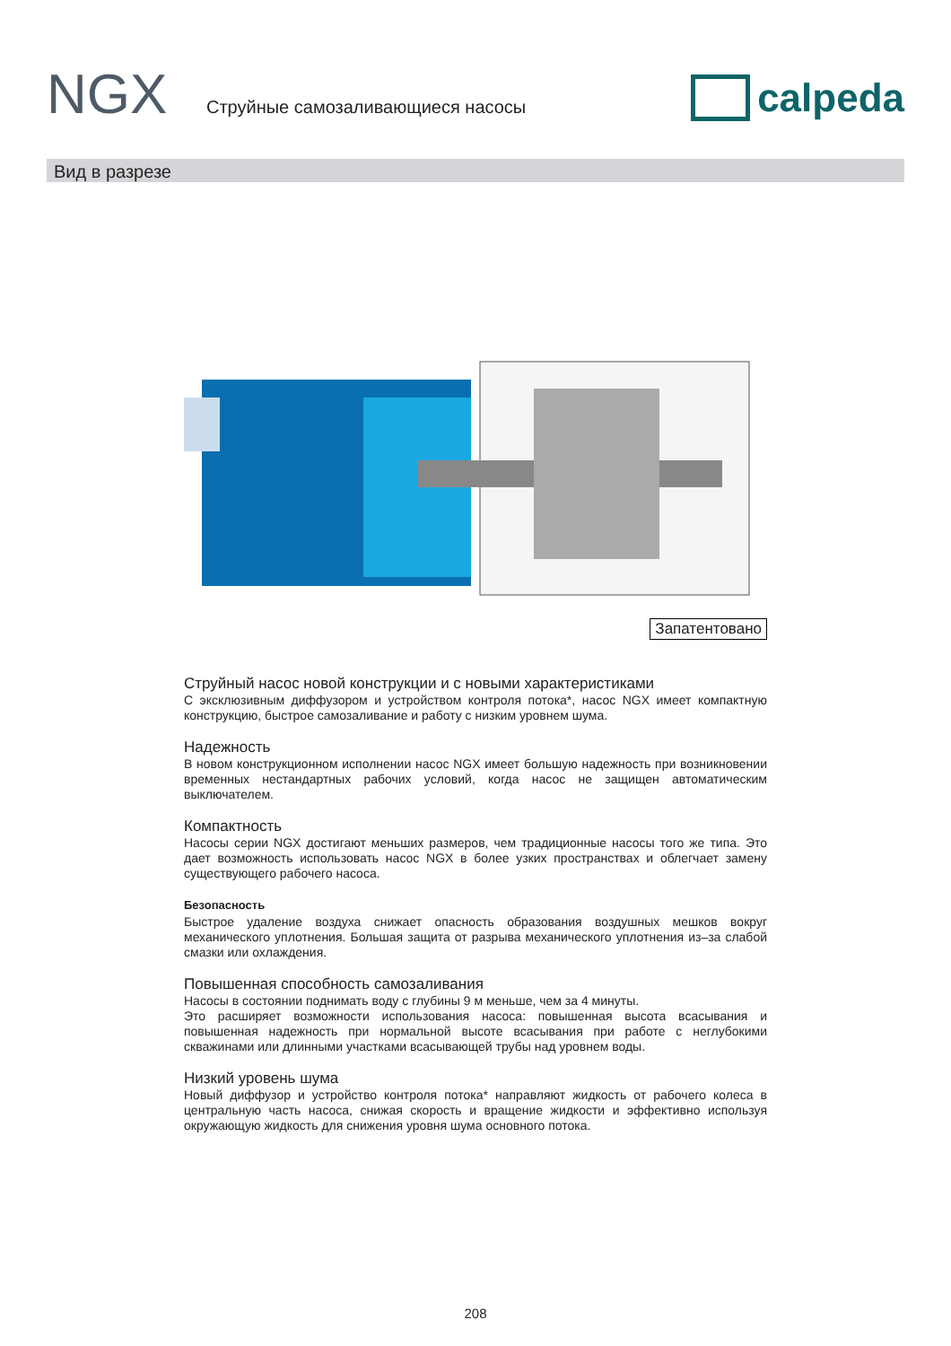NGX
Струйные самозаливающиеся насосы
calpeda
Вид в разрезе
Запатентовано
Струйный насос новой конструкции и с новыми характеристиками
С эксклюзивным диффузором и устройством контроля потока*, насос NGX имеет компактную конструкцию, быстрое самозаливание и работу с низким уровнем шума.
Надежность
В новом конструкционном исполнении насос NGX имеет большую надежность при возникновении временных нестандартных рабочих условий, когда насос не защищен автоматическим выключателем.
Компактность
Насосы серии NGX достигают меньших размеров, чем традиционные насосы того же типа. Это дает возможность использовать насос NGX в более узких пространствах и облегчает замену существующего рабочего насоса.
Безопасность
Быстрое удаление воздуха снижает опасность образования воздушных мешков вокруг механического уплотнения. Большая защита от разрыва механического уплотнения из–за слабой смазки или охлаждения.
Повышенная способность самозаливания
Насосы в состоянии поднимать воду с глубины 9 м меньше, чем за 4 минуты.
Это расширяет возможности использования насоса: повышенная высота всасывания и повышенная надежность при нормальной высоте всасывания при работе с неглубокими скважинами или длинными участками всасывающей трубы над уровнем воды.
Низкий уровень шума
Новый диффузор и устройство контроля потока* направляют жидкость от рабочего колеса в центральную часть насоса, снижая скорость и вращение жидкости и эффективно используя окружающую жидкость для снижения уровня шума основного потока.
208